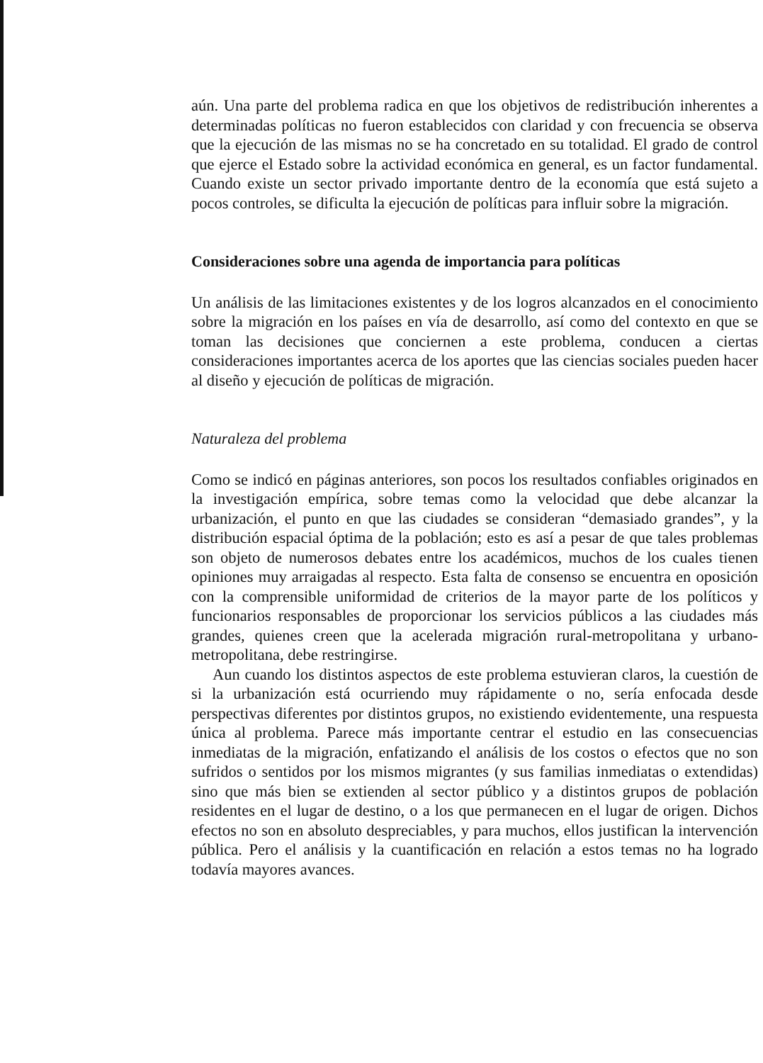aún. Una parte del problema radica en que los objetivos de redistribución inherentes a determinadas políticas no fueron establecidos con claridad y con frecuencia se observa que la ejecución de las mismas no se ha concretado en su totalidad. El grado de control que ejerce el Estado sobre la actividad económica en general, es un factor fundamental. Cuando existe un sector privado importante dentro de la economía que está sujeto a pocos controles, se dificulta la ejecución de políticas para influir sobre la migración.
Consideraciones sobre una agenda de importancia para políticas
Un análisis de las limitaciones existentes y de los logros alcanzados en el conocimiento sobre la migración en los países en vía de desarrollo, así como del contexto en que se toman las decisiones que conciernen a este problema, conducen a ciertas consideraciones importantes acerca de los aportes que las ciencias sociales pueden hacer al diseño y ejecución de políticas de migración.
Naturaleza del problema
Como se indicó en páginas anteriores, son pocos los resultados confiables originados en la investigación empírica, sobre temas como la velocidad que debe alcanzar la urbanización, el punto en que las ciudades se consideran “demasiado grandes”, y la distribución espacial óptima de la población; esto es así a pesar de que tales problemas son objeto de numerosos debates entre los académicos, muchos de los cuales tienen opiniones muy arraigadas al respecto. Esta falta de consenso se encuentra en oposición con la comprensible uniformidad de criterios de la mayor parte de los políticos y funcionarios responsables de proporcionar los servicios públicos a las ciudades más grandes, quienes creen que la acelerada migración rural-metropolitana y urbano-metropolitana, debe restringirse.
Aun cuando los distintos aspectos de este problema estuvieran claros, la cuestión de si la urbanización está ocurriendo muy rápidamente o no, sería enfocada desde perspectivas diferentes por distintos grupos, no existiendo evidentemente, una respuesta única al problema. Parece más importante centrar el estudio en las consecuencias inmediatas de la migración, enfatizando el análisis de los costos o efectos que no son sufridos o sentidos por los mismos migrantes (y sus familias inmediatas o extendidas) sino que más bien se extienden al sector público y a distintos grupos de población residentes en el lugar de destino, o a los que permanecen en el lugar de origen. Dichos efectos no son en absoluto despreciables, y para muchos, ellos justifican la intervención pública. Pero el análisis y la cuantificación en relación a estos temas no ha logrado todavía mayores avances.